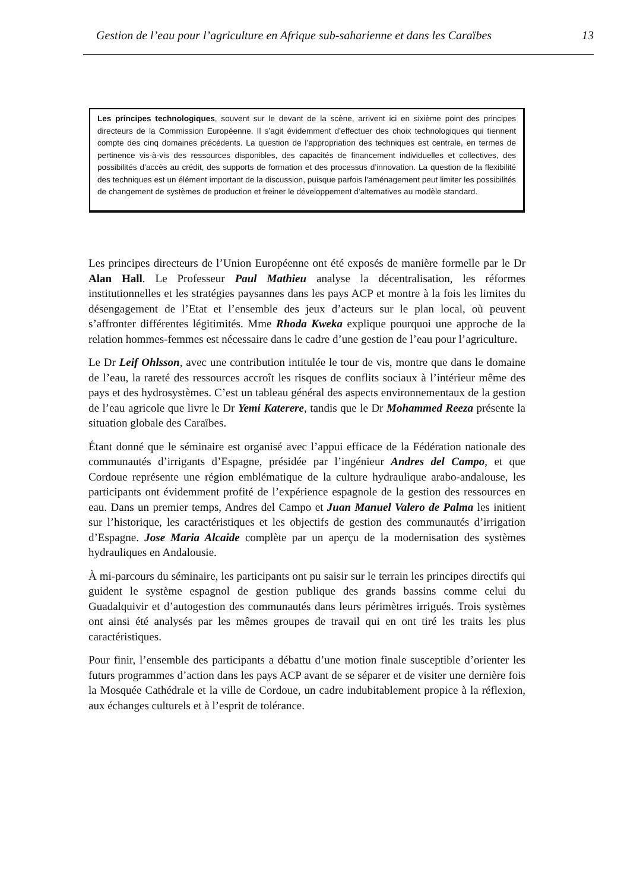Gestion de l’eau pour l’agriculture en Afrique sub-saharienne et dans les Caraïbes 13
Les principes technologiques, souvent sur le devant de la scène, arrivent ici en sixième point des principes directeurs de la Commission Européenne. Il s’agit évidemment d’effectuer des choix technologiques qui tiennent compte des cinq domaines précédents. La question de l’appropriation des techniques est centrale, en termes de pertinence vis-à-vis des ressources disponibles, des capacités de financement individuelles et collectives, des possibilités d’accès au crédit, des supports de formation et des processus d’innovation. La question de la flexibilité des techniques est un élément important de la discussion, puisque parfois l’aménagement peut limiter les possibilités de changement de systèmes de production et freiner le développement d’alternatives au modèle standard.
Les principes directeurs de l’Union Européenne ont été exposés de manière formelle par le Dr Alan Hall. Le Professeur Paul Mathieu analyse la décentralisation, les réformes institutionnelles et les stratégies paysannes dans les pays ACP et montre à la fois les limites du désengagement de l’Etat et l’ensemble des jeux d’acteurs sur le plan local, où peuvent s’affronter différentes légitimités. Mme Rhoda Kweka explique pourquoi une approche de la relation hommes-femmes est nécessaire dans le cadre d’une gestion de l’eau pour l’agriculture.
Le Dr Leif Ohlsson, avec une contribution intitulée le tour de vis, montre que dans le domaine de l’eau, la rareté des ressources accroît les risques de conflits sociaux à l’intérieur même des pays et des hydrosystèmes. C’est un tableau général des aspects environnementaux de la gestion de l’eau agricole que livre le Dr Yemi Katerere, tandis que le Dr Mohammed Reeza présente la situation globale des Caraïbes.
Étant donné que le séminaire est organisé avec l’appui efficace de la Fédération nationale des communautés d’irrigants d’Espagne, présidée par l’ingénieur Andres del Campo, et que Cordoue représente une région emblématique de la culture hydraulique arabo-andalouse, les participants ont évidemment profité de l’expérience espagnole de la gestion des ressources en eau. Dans un premier temps, Andres del Campo et Juan Manuel Valero de Palma les initient sur l’historique, les caractéristiques et les objectifs de gestion des communautés d’irrigation d’Espagne. Jose Maria Alcaide complète par un aperçu de la modernisation des systèmes hydrauliques en Andalousie.
À mi-parcours du séminaire, les participants ont pu saisir sur le terrain les principes directifs qui guident le système espagnol de gestion publique des grands bassins comme celui du Guadalquivir et d’autogestion des communautés dans leurs périmètres irrigués. Trois systèmes ont ainsi été analysés par les mêmes groupes de travail qui en ont tiré les traits les plus caractéristiques.
Pour finir, l’ensemble des participants a débattu d’une motion finale susceptible d’orienter les futurs programmes d’action dans les pays ACP avant de se séparer et de visiter une dernière fois la Mosquée Cathédrale et la ville de Cordoue, un cadre indubitablement propice à la réflexion, aux échanges culturels et à l’esprit de tolérance.